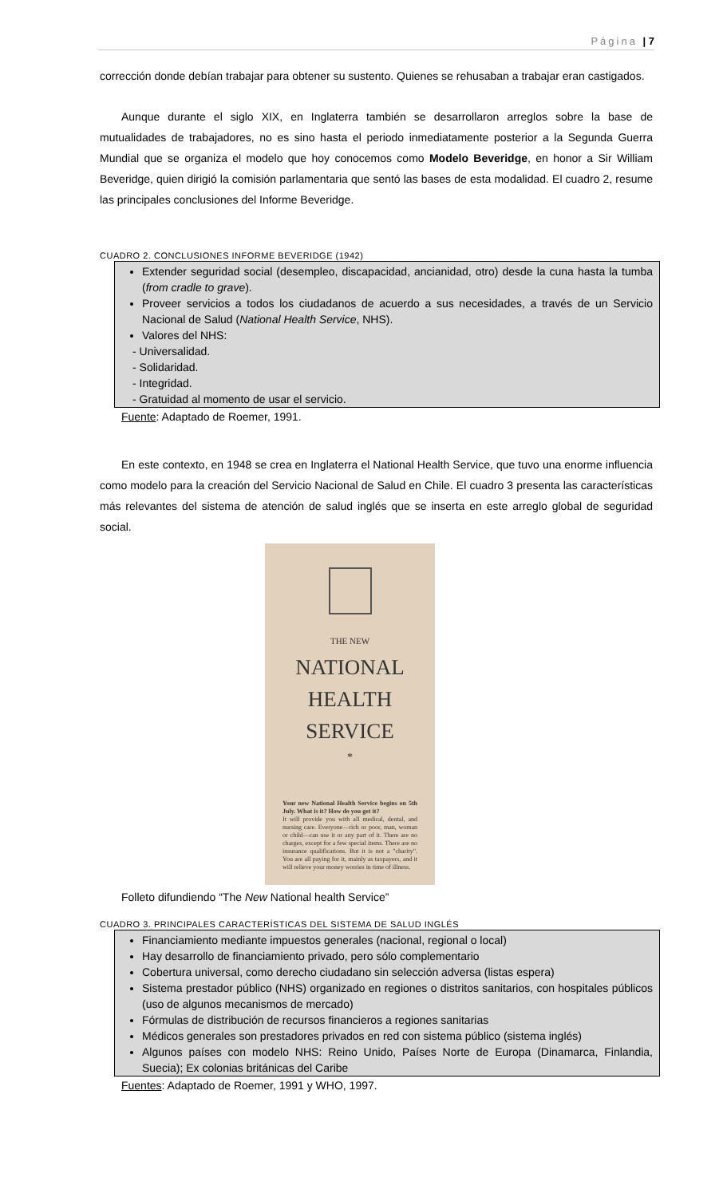Página | 7
corrección donde debían trabajar para obtener su sustento. Quienes se rehusaban a trabajar eran castigados.
Aunque durante el siglo XIX, en Inglaterra también se desarrollaron arreglos sobre la base de mutualidades de trabajadores, no es sino hasta el periodo inmediatamente posterior a la Segunda Guerra Mundial que se organiza el modelo que hoy conocemos como Modelo Beveridge, en honor a Sir William Beveridge, quien dirigió la comisión parlamentaria que sentó las bases de esta modalidad. El cuadro 2, resume las principales conclusiones del Informe Beveridge.
CUADRO 2. CONCLUSIONES INFORME BEVERIDGE (1942)
Extender seguridad social (desempleo, discapacidad, ancianidad, otro) desde la cuna hasta la tumba (from cradle to grave).
Proveer servicios a todos los ciudadanos de acuerdo a sus necesidades, a través de un Servicio Nacional de Salud (National Health Service, NHS).
Valores del NHS:
- Universalidad.
- Solidaridad.
- Integridad.
- Gratuidad al momento de usar el servicio.
Fuente: Adaptado de Roemer, 1991.
En este contexto, en 1948 se crea en Inglaterra el National Health Service, que tuvo una enorme influencia como modelo para la creación del Servicio Nacional de Salud en Chile. El cuadro 3 presenta las características más relevantes del sistema de atención de salud inglés que se inserta en este arreglo global de seguridad social.
THE NEW
NATIONAL
HEALTH
SERVICE
*
Your new National Health Service begins on 5th July. What is it? How do you get it?
It will provide you with all medical, dental, and nursing care. Everyone—rich or poor, man, woman or child—can use it or any part of it. There are no charges, except for a few special items. There are no insurance qualifications. But it is not a "charity". You are all paying for it, mainly as taxpayers, and it will relieve your money worries in time of illness.
Folleto difundiendo “The New National health Service”
CUADRO 3. PRINCIPALES CARACTERÍSTICAS DEL SISTEMA DE SALUD INGLÉS
Financiamiento mediante impuestos generales (nacional, regional o local)
Hay desarrollo de financiamiento privado, pero sólo complementario
Cobertura universal, como derecho ciudadano sin selección adversa (listas espera)
Sistema prestador público (NHS) organizado en regiones o distritos sanitarios, con hospitales públicos (uso de algunos mecanismos de mercado)
Fórmulas de distribución de recursos financieros a regiones sanitarias
Médicos generales son prestadores privados en red con sistema público (sistema inglés)
Algunos países con modelo NHS: Reino Unido, Países Norte de Europa (Dinamarca, Finlandia, Suecia); Ex colonias británicas del Caribe
Fuentes: Adaptado de Roemer, 1991 y WHO, 1997.